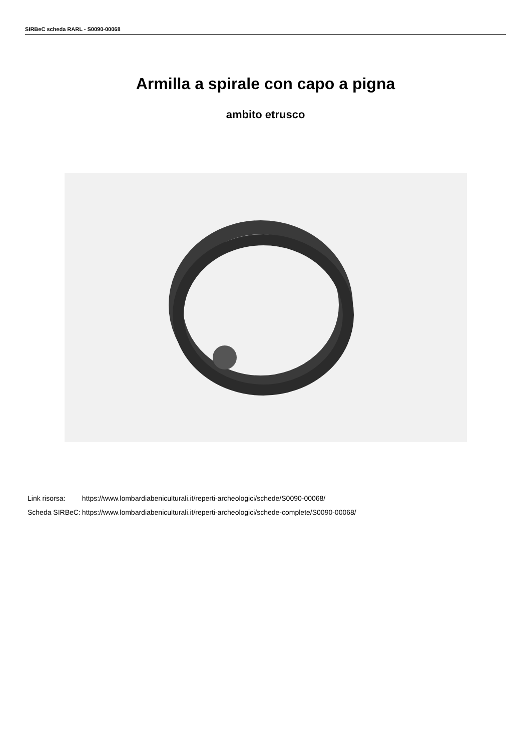SIRBeC scheda RARL - S0090-00068
Armilla a spirale con capo a pigna
ambito etrusco
| Link risorsa: | https://www.lombardiabeniculturali.it/reperti-archeologici/schede/S0090-00068/ |
| Scheda SIRBeC: | https://www.lombardiabeniculturali.it/reperti-archeologici/schede-complete/S0090-00068/ |